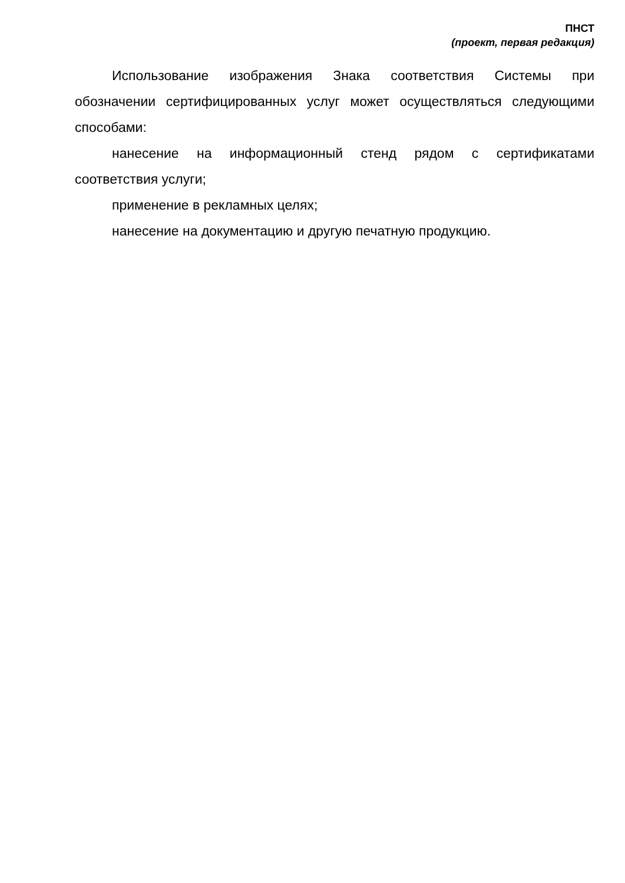ПНСТ
(проект, первая редакция)
Использование изображения Знака соответствия Системы при обозначении сертифицированных услуг может осуществляться следующими способами:
нанесение на информационный стенд рядом с сертификатами соответствия услуги;
применение в рекламных целях;
нанесение на документацию и другую печатную продукцию.